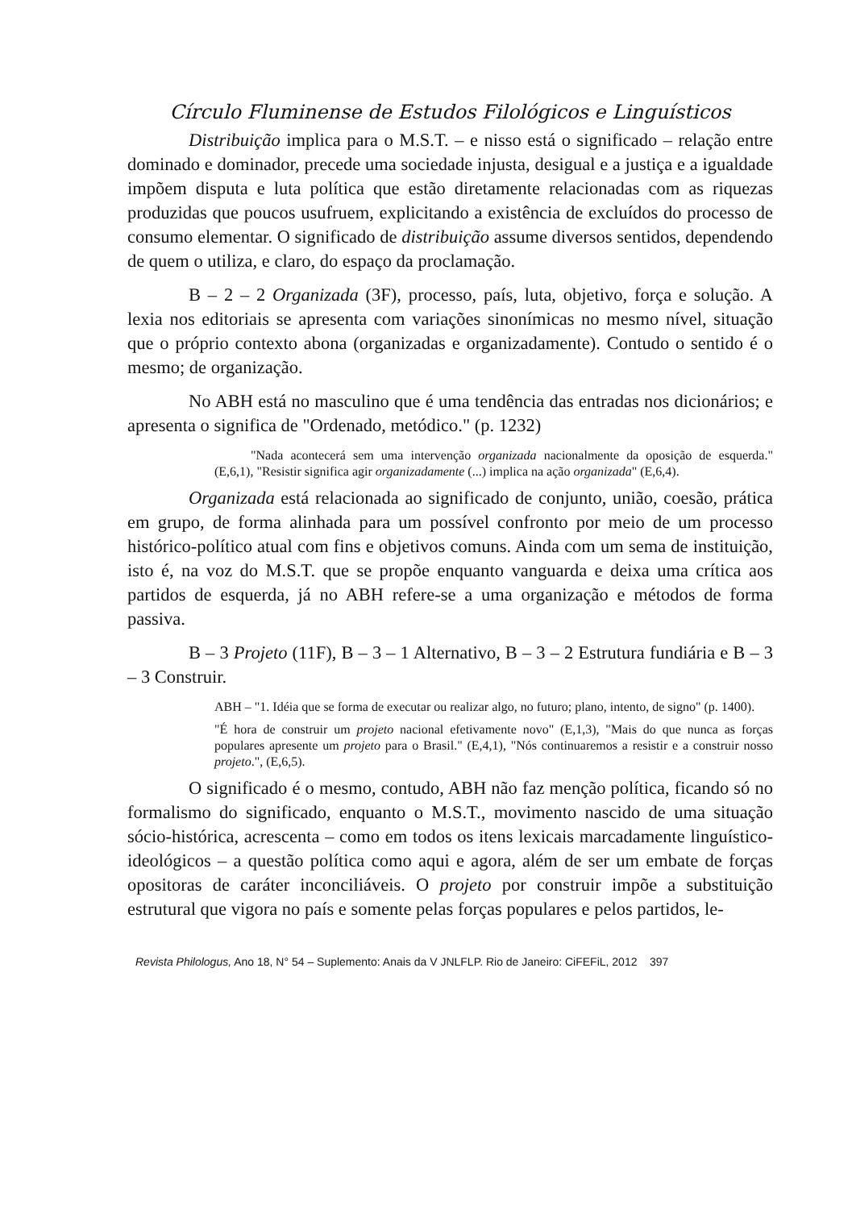Círculo Fluminense de Estudos Filológicos e Linguísticos
Distribuição implica para o M.S.T. – e nisso está o significado – relação entre dominado e dominador, precede uma sociedade injusta, desigual e a justiça e a igualdade impõem disputa e luta política que estão diretamente relacionadas com as riquezas produzidas que poucos usufruem, explicitando a existência de excluídos do processo de consumo elementar. O significado de distribuição assume diversos sentidos, dependendo de quem o utiliza, e claro, do espaço da proclamação.
B – 2 – 2 Organizada (3F), processo, país, luta, objetivo, força e solução. A lexia nos editoriais se apresenta com variações sinonímicas no mesmo nível, situação que o próprio contexto abona (organizadas e organizadamente). Contudo o sentido é o mesmo; de organização.
No ABH está no masculino que é uma tendência das entradas nos dicionários; e apresenta o significa de "Ordenado, metódico." (p. 1232)
"Nada acontecerá sem uma intervenção organizada nacionalmente da oposição de esquerda." (E,6,1), "Resistir significa agir organizadamente (...) implica na ação organizada" (E,6,4).
Organizada está relacionada ao significado de conjunto, união, coesão, prática em grupo, de forma alinhada para um possível confronto por meio de um processo histórico-político atual com fins e objetivos comuns. Ainda com um sema de instituição, isto é, na voz do M.S.T. que se propõe enquanto vanguarda e deixa uma crítica aos partidos de esquerda, já no ABH refere-se a uma organização e métodos de forma passiva.
B – 3 Projeto (11F), B – 3 – 1 Alternativo, B – 3 – 2 Estrutura fundiária e B – 3 – 3 Construir.
ABH – "1. Idéia que se forma de executar ou realizar algo, no futuro; plano, intento, de signo" (p. 1400).
"É hora de construir um projeto nacional efetivamente novo" (E,1,3), "Mais do que nunca as forças populares apresente um projeto para o Brasil." (E,4,1), "Nós continuaremos a resistir e a construir nosso projeto.", (E,6,5).
O significado é o mesmo, contudo, ABH não faz menção política, ficando só no formalismo do significado, enquanto o M.S.T., movimento nascido de uma situação sócio-histórica, acrescenta – como em todos os itens lexicais marcadamente linguístico-ideológicos – a questão política como aqui e agora, além de ser um embate de forças opositoras de caráter inconciliáveis. O projeto por construir impõe a substituição estrutural que vigora no país e somente pelas forças populares e pelos partidos, le-
Revista Philologus, Ano 18, N° 54 – Suplemento: Anais da V JNLFLP. Rio de Janeiro: CiFEFiL, 2012 397